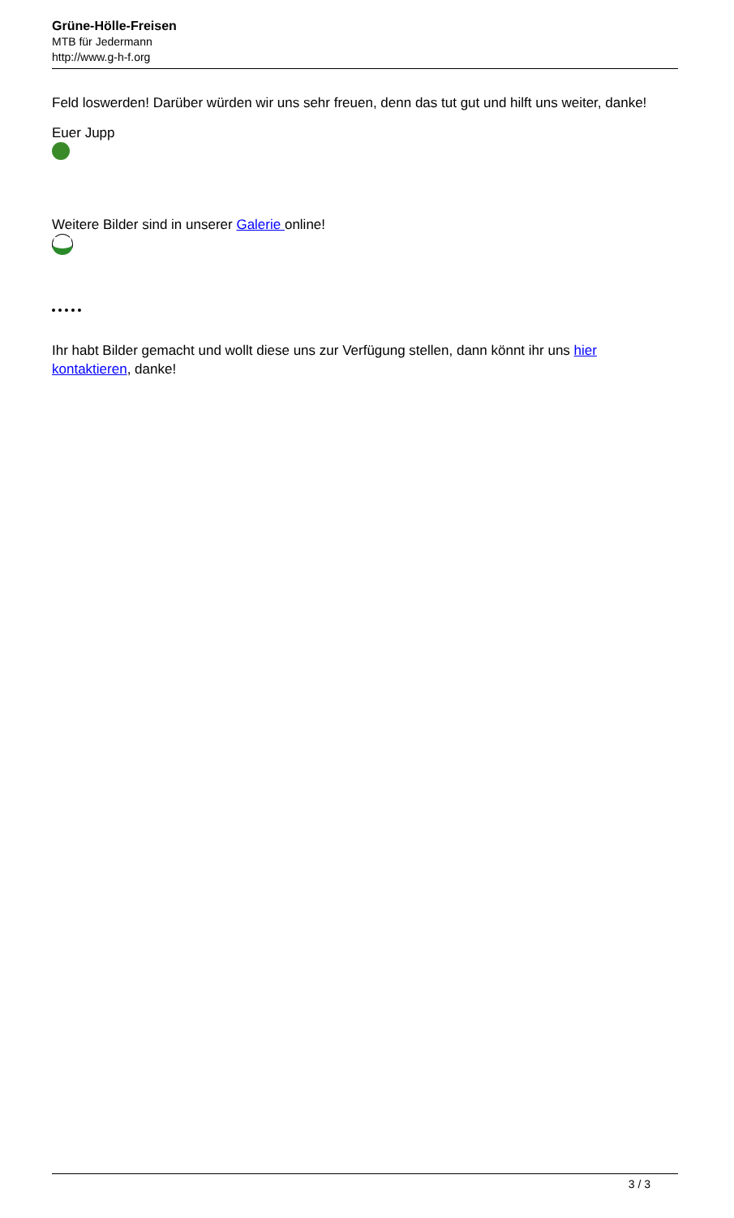Grüne-Hölle-Freisen
MTB für Jedermann
http://www.g-h-f.org
Feld loswerden! Darüber würden wir uns sehr freuen, denn das tut gut und hilft uns weiter, danke!
Euer Jupp
Weitere Bilder sind in unserer Galerie online!
Ihr habt Bilder gemacht und wollt diese uns zur Verfügung stellen, dann könnt ihr uns hier kontaktieren, danke!
3 / 3